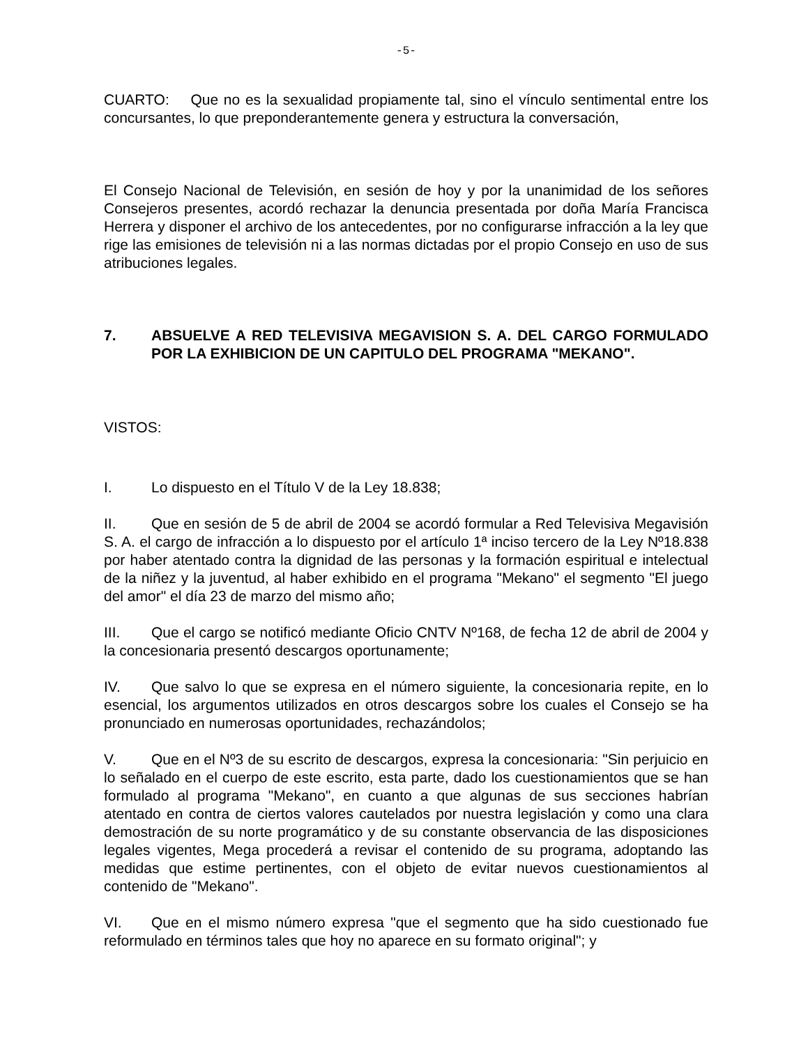-5-
CUARTO: Que no es la sexualidad propiamente tal, sino el vínculo sentimental entre los concursantes, lo que preponderantemente genera y estructura la conversación,
El Consejo Nacional de Televisión, en sesión de hoy y por la unanimidad de los señores Consejeros presentes, acordó rechazar la denuncia presentada por doña María Francisca Herrera y disponer el archivo de los antecedentes, por no configurarse infracción a la ley que rige las emisiones de televisión ni a las normas dictadas por el propio Consejo en uso de sus atribuciones legales.
7. ABSUELVE A RED TELEVISIVA MEGAVISION S. A. DEL CARGO FORMULADO POR LA EXHIBICION DE UN CAPITULO DEL PROGRAMA "MEKANO".
VISTOS:
I. Lo dispuesto en el Título V de la Ley 18.838;
II. Que en sesión de 5 de abril de 2004 se acordó formular a Red Televisiva Megavisión S. A. el cargo de infracción a lo dispuesto por el artículo 1ª inciso tercero de la Ley Nº18.838 por haber atentado contra la dignidad de las personas y la formación espiritual e intelectual de la niñez y la juventud, al haber exhibido en el programa "Mekano" el segmento "El juego del amor" el día 23 de marzo del mismo año;
III. Que el cargo se notificó mediante Oficio CNTV Nº168, de fecha 12 de abril de 2004 y la concesionaria presentó descargos oportunamente;
IV. Que salvo lo que se expresa en el número siguiente, la concesionaria repite, en lo esencial, los argumentos utilizados en otros descargos sobre los cuales el Consejo se ha pronunciado en numerosas oportunidades, rechazándolos;
V. Que en el Nº3 de su escrito de descargos, expresa la concesionaria: "Sin perjuicio en lo señalado en el cuerpo de este escrito, esta parte, dado los cuestionamientos que se han formulado al programa "Mekano", en cuanto a que algunas de sus secciones habrían atentado en contra de ciertos valores cautelados por nuestra legislación y como una clara demostración de su norte programático y de su constante observancia de las disposiciones legales vigentes, Mega procederá a revisar el contenido de su programa, adoptando las medidas que estime pertinentes, con el objeto de evitar nuevos cuestionamientos al contenido de "Mekano".
VI. Que en el mismo número expresa "que el segmento que ha sido cuestionado fue reformulado en términos tales que hoy no aparece en su formato original"; y